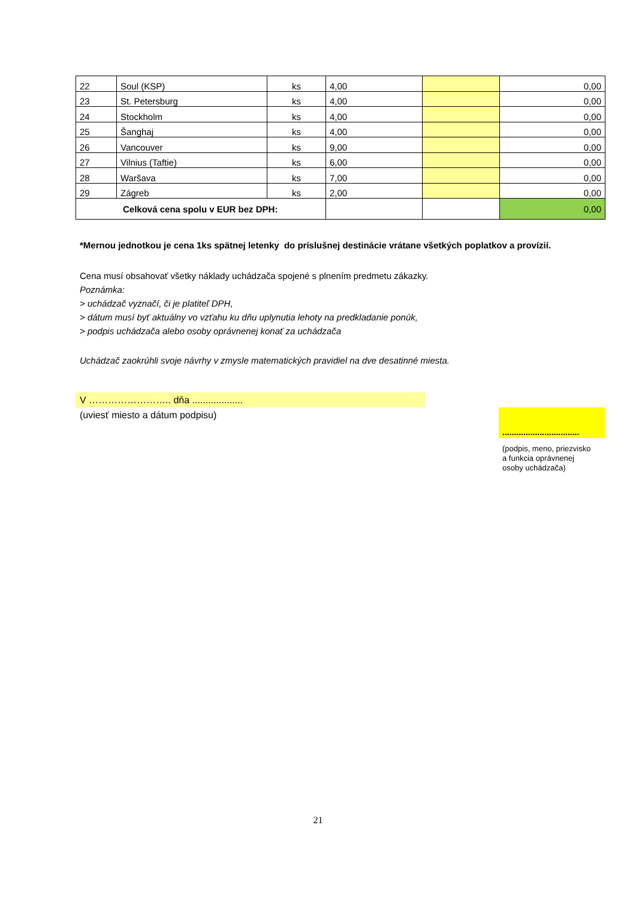| 22 | Soul (KSP) | ks | 4,00 | | 0,00 |
| 23 | St. Petersburg | ks | 4,00 | | 0,00 |
| 24 | Stockholm | ks | 4,00 | | 0,00 |
| 25 | Šanghaj | ks | 4,00 | | 0,00 |
| 26 | Vancouver | ks | 9,00 | | 0,00 |
| 27 | Vilnius (Taftie) | ks | 6,00 | | 0,00 |
| 28 | Waršava | ks | 7,00 | | 0,00 |
| 29 | Zágreb | ks | 2,00 | | 0,00 |
| Celková cena spolu v EUR bez DPH: | | | | | 0,00 |
*Mernou jednotkou je cena 1ks spätnej letenky do príslušnej destinácie vrátane všetkých poplatkov a provízií.
Cena musí obsahovať všetky náklady uchádzača spojené s plnením predmetu zákazky.
Poznámka:
> uchádzač vyznačí, či je platiteľ DPH,
> dátum musí byť aktuálny vo vzťahu ku dňu uplynutia lehoty na predkladanie ponúk,
> podpis uchádzača alebo osoby oprávnenej konať za uchádzača
Uchádzač zaokrúhli svoje návrhy v zmysle matematických pravidiel na dve desatinné miesta.
V …………………….. dňa ...................
(uviesť miesto a dátum podpisu)
.................................
(podpis, meno, priezvisko
a funkcia oprávnenej
osoby uchádzača)
21